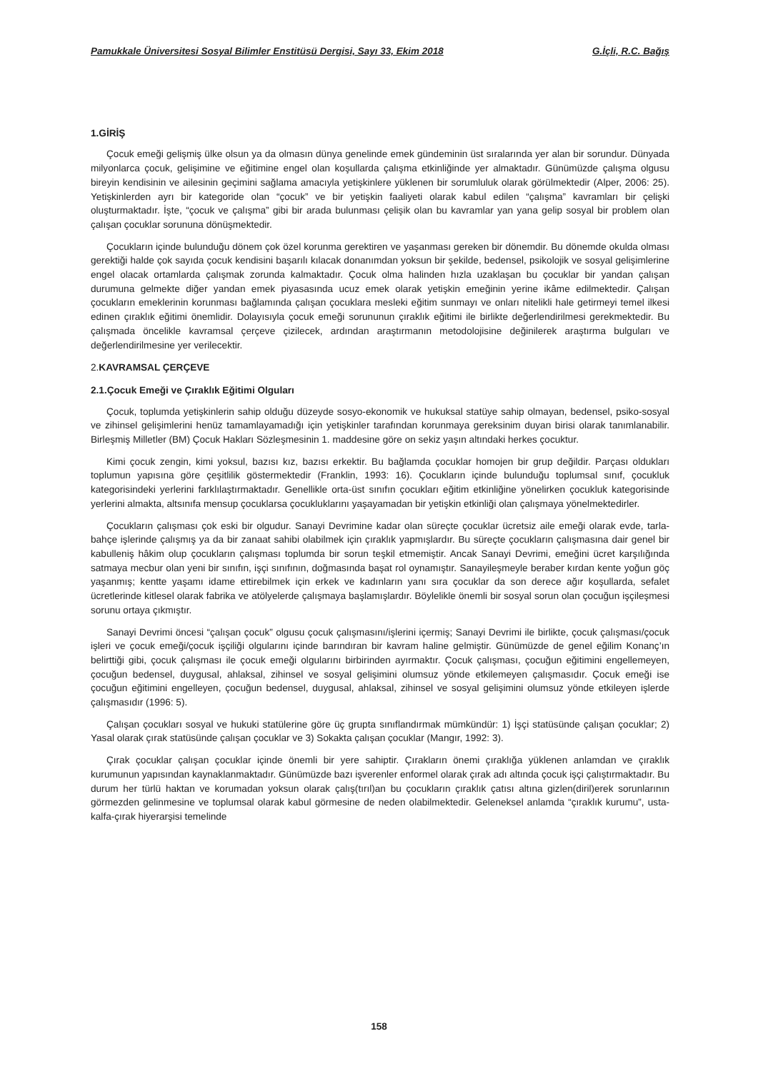Pamukkale Üniversitesi Sosyal Bilimler Enstitüsü Dergisi, Sayı 33, Ekim 2018 G.İçli, R.C. Bağış
1.GİRİŞ
Çocuk emeği gelişmiş ülke olsun ya da olmasın dünya genelinde emek gündeminin üst sıralarında yer alan bir sorundur. Dünyada milyonlarca çocuk, gelişimine ve eğitimine engel olan koşullarda çalışma etkinliğinde yer almaktadır. Günümüzde çalışma olgusu bireyin kendisinin ve ailesinin geçimini sağlama amacıyla yetişkinlere yüklenen bir sorumluluk olarak görülmektedir (Alper, 2006: 25). Yetişkinlerden ayrı bir kategoride olan “çocuk” ve bir yetişkin faaliyeti olarak kabul edilen “çalışma” kavramları bir çelişki oluşturmaktadır. İşte, “çocuk ve çalışma” gibi bir arada bulunması çelişik olan bu kavramlar yan yana gelip sosyal bir problem olan çalışan çocuklar sorununa dönüşmektedir.
Çocukların içinde bulunduğu dönem çok özel korunma gerektiren ve yaşanması gereken bir dönemdir. Bu dönemde okulda olması gerektiği halde çok sayıda çocuk kendisini başarılı kılacak donanımdan yoksun bir şekilde, bedensel, psikolojik ve sosyal gelişimlerine engel olacak ortamlarda çalışmak zorunda kalmaktadır. Çocuk olma halinden hızla uzaklaşan bu çocuklar bir yandan çalışan durumuna gelmekte diğer yandan emek piyasasında ucuz emek olarak yetişkin emeğinin yerine ikâme edilmektedir. Çalışan çocukların emeklerinin korunması bağlamında çalışan çocuklara mesleki eğitim sunmayı ve onları nitelikli hale getirmeyi temel ilkesi edinen çıraklık eğitimi önemlidir. Dolayısıyla çocuk emeği sorununun çıraklık eğitimi ile birlikte değerlendirilmesi gerekmektedir. Bu çalışmada öncelikle kavramsal çerçeve çizilecek, ardından araştırmanın metodolojisine değinilerek araştırma bulguları ve değerlendirilmesine yer verilecektir.
2. KAVRAMSAL ÇERÇEVE
2.1.Çocuk Emeği ve Çıraklık Eğitimi Olguları
Çocuk, toplumda yetişkinlerin sahip olduğu düzeyde sosyo-ekonomik ve hukuksal statüye sahip olmayan, bedensel, psiko-sosyal ve zihinsel gelişimlerini henüz tamamlayamadığı için yetişkinler tarafından korunmaya gereksinim duyan birisi olarak tanımlanabilir. Birleşmiş Milletler (BM) Çocuk Hakları Sözleşmesinin 1. maddesine göre on sekiz yaşın altındaki herkes çocuktur.
Kimi çocuk zengin, kimi yoksul, bazısı kız, bazısı erkektir. Bu bağlamda çocuklar homojen bir grup değildir. Parçası oldukları toplumun yapısına göre çeşitlilik göstermektedir (Franklin, 1993: 16). Çocukların içinde bulunduğu toplumsal sınıf, çocukluk kategorisindeki yerlerini farklılaştırmaktadır. Genellikle orta-üst sınıfın çocukları eğitim etkinliğine yönelirken çocukluk kategorisinde yerlerini almakta, altsınıfa mensup çocuklarsa çocukluklarını yaşayamadan bir yetişkin etkinliği olan çalışmaya yönelmektedirler.
Çocukların çalışması çok eski bir olgudur. Sanayi Devrimine kadar olan süreçte çocuklar ücretsiz aile emeği olarak evde, tarla-bahçe işlerinde çalışmış ya da bir zanaat sahibi olabilmek için çıraklık yapmışlardır. Bu süreçte çocukların çalışmasına dair genel bir kabulleniş hâkim olup çocukların çalışması toplumda bir sorun teşkil etmemiştir. Ancak Sanayi Devrimi, emeğini ücret karşılığında satmaya mecbur olan yeni bir sınıfın, işçi sınıfının, doğmasında başat rol oynamıştır. Sanayileşmeyle beraber kırdan kente yoğun göç yaşanmış; kentte yaşamı idame ettirebilmek için erkek ve kadınların yanı sıra çocuklar da son derece ağır koşullarda, sefalet ücretlerinde kitlesel olarak fabrika ve atölyelerde çalışmaya başlamışlardır. Böylelikle önemli bir sosyal sorun olan çocuğun işçileşmesi sorunu ortaya çıkmıştır.
Sanayi Devrimi öncesi “çalışan çocuk” olgusu çocuk çalışmasını/işlerini içermiş; Sanayi Devrimi ile birlikte, çocuk çalışması/çocuk işleri ve çocuk emeği/çocuk işçiliği olgularını içinde barındıran bir kavram haline gelmiştir. Günümüzde de genel eğilim Konanç’ın belirttiği gibi, çocuk çalışması ile çocuk emeği olgularını birbirinden ayırmaktır. Çocuk çalışması, çocuğun eğitimini engellemeyen, çocuğun bedensel, duygusal, ahlaksal, zihinsel ve sosyal gelişimini olumsuz yönde etkilemeyen çalışmasıdır. Çocuk emeği ise çocuğun eğitimini engelleyen, çocuğun bedensel, duygusal, ahlaksal, zihinsel ve sosyal gelişimini olumsuz yönde etkileyen işlerde çalışmasıdır (1996: 5).
Çalışan çocukları sosyal ve hukuki statülerine göre üç grupta sınıflandırmak mümkündür: 1) İşçi statüsünde çalışan çocuklar; 2) Yasal olarak çırak statüsünde çalışan çocuklar ve 3) Sokakta çalışan çocuklar (Mangır, 1992: 3).
Çırak çocuklar çalışan çocuklar içinde önemli bir yere sahiptir. Çırakların önemi çıraklığa yüklenen anlamdan ve çıraklık kurumunun yapısından kaynaklanmaktadır. Günümüzde bazı işverenler enformel olarak çırak adı altında çocuk işçi çalıştırmaktadır. Bu durum her türlü haktan ve korumadan yoksun olarak çalış(tırıl)an bu çocukların çıraklık çatısı altına gizlen(diril)erek sorunlarının görmezden gelinmesine ve toplumsal olarak kabul görmesine de neden olabilmektedir. Geleneksel anlamda “çıraklık kurumu”, usta-kalfa-çırak hiyerarşisi temelinde
158